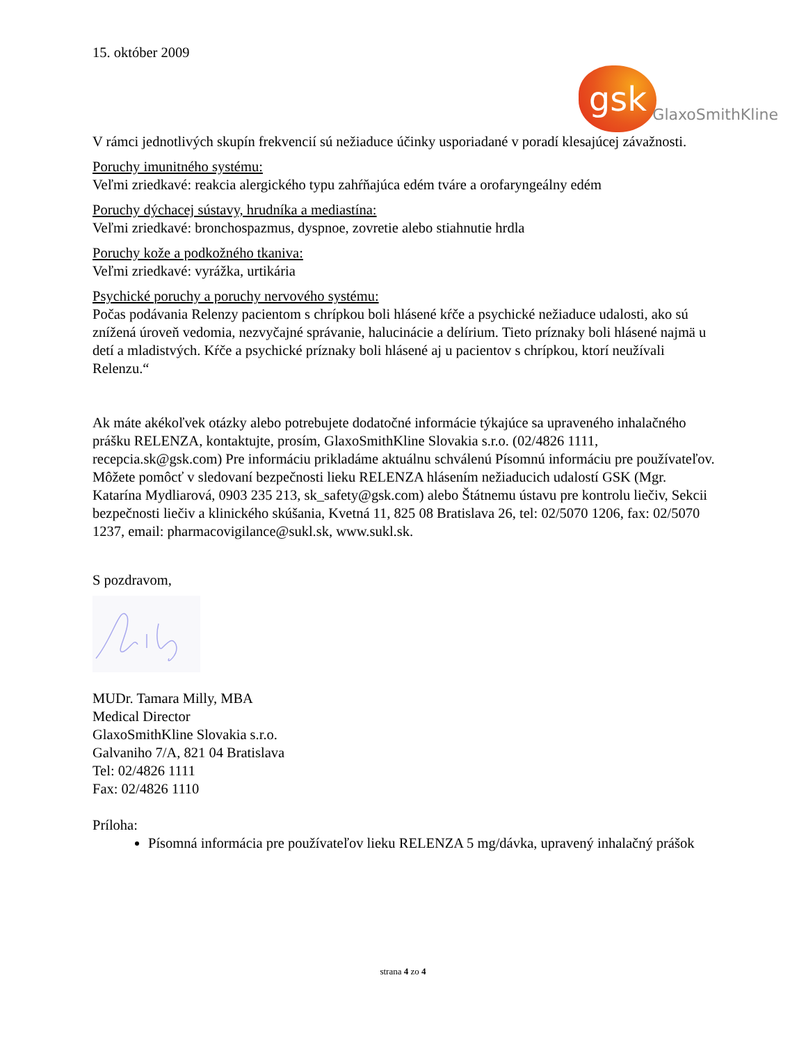15. október 2009
gsk
GlaxoSmithKline
V rámci jednotlivých skupín frekvencií sú nežiaduce účinky usporiadané v poradí klesajúcej závažnosti.
Poruchy imunitného systému:
Veľmi zriedkavé: reakcia alergického typu zahŕňajúca edém tváre a orofaryngeálny edém
Poruchy dýchacej sústavy, hrudníka a mediastína:
Veľmi zriedkavé: bronchospazmus, dyspnoe, zovretie alebo stiahnutie hrdla
Poruchy kože a podkožného tkaniva:
Veľmi zriedkavé: vyrážka, urtikária
Psychické poruchy a poruchy nervového systému:
Počas podávania Relenzy pacientom s chrípkou boli hlásené kŕče a psychické nežiaduce udalosti, ako sú znížená úroveň vedomia, nezvyčajné správanie, halucinácie a delírium. Tieto príznaky boli hlásené najmä u detí a mladistvých. Kŕče a psychické príznaky boli hlásené aj u pacientov s chrípkou, ktorí neužívali Relenzu.“
Ak máte akékoľvek otázky alebo potrebujete dodatočné informácie týkajúce sa upraveného inhalačného prášku RELENZA, kontaktujte, prosím, GlaxoSmithKline Slovakia s.r.o. (02/4826 1111, recepcia.sk@gsk.com) Pre informáciu prikladáme aktuálnu schválenú Písomnú informáciu pre používateľov. Môžete pomôcť v sledovaní bezpečnosti lieku RELENZA hlásením nežiaducich udalostí GSK (Mgr. Katarína Mydliarová, 0903 235 213, sk_safety@gsk.com) alebo Štátnemu ústavu pre kontrolu liečiv, Sekcii bezpečnosti liečiv a klinického skúšania, Kvetná 11, 825 08 Bratislava 26, tel: 02/5070 1206, fax: 02/5070 1237, email: pharmacovigilance@sukl.sk, www.sukl.sk.
S pozdravom,
MUDr. Tamara Milly, MBA
Medical Director
GlaxoSmithKline Slovakia s.r.o.
Galvaniho 7/A, 821 04 Bratislava
Tel: 02/4826 1111
Fax: 02/4826 1110
Príloha:
Písomná informácia pre používateľov lieku RELENZA 5 mg/dávka, upravený inhalačný prášok
strana 4 zo 4